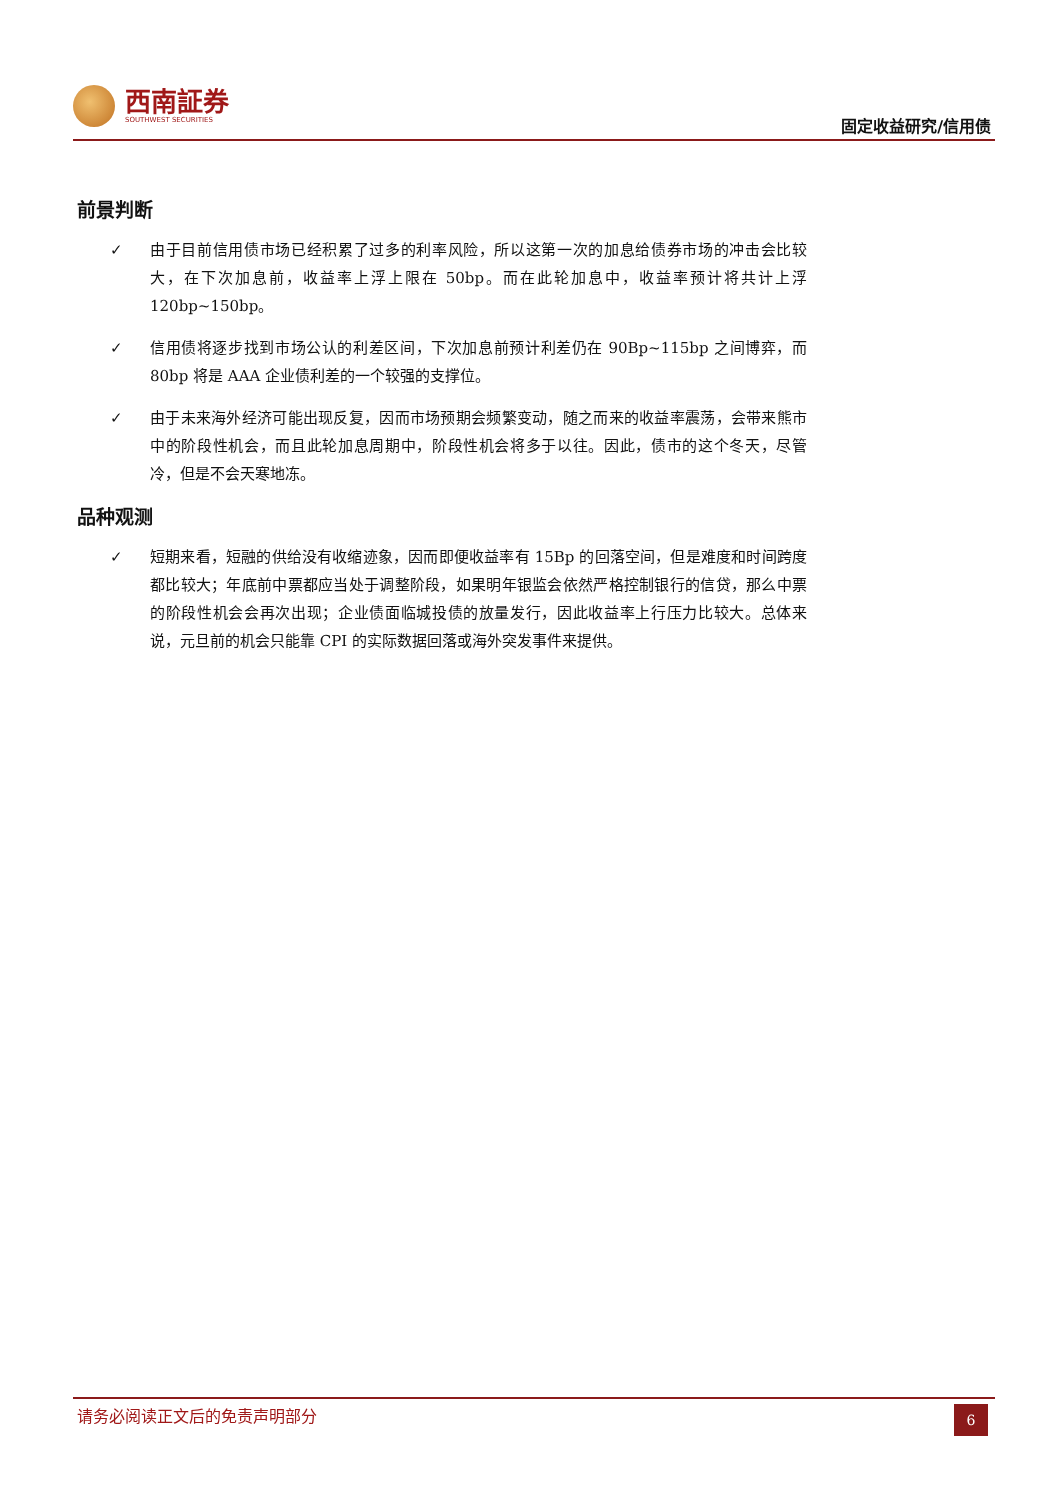西南証券
SOUTHWEST SECURITIES
固定收益研究/信用债
前景判断
✓ 由于目前信用债市场已经积累了过多的利率风险，所以这第一次的加息给债券市场的冲击会比较大，在下次加息前，收益率上浮上限在 50bp。而在此轮加息中，收益率预计将共计上浮 120bp~150bp。
✓ 信用债将逐步找到市场公认的利差区间，下次加息前预计利差仍在 90Bp~115bp 之间博弈，而 80bp 将是 AAA 企业债利差的一个较强的支撑位。
✓ 由于未来海外经济可能出现反复，因而市场预期会频繁变动，随之而来的收益率震荡，会带来熊市中的阶段性机会，而且此轮加息周期中，阶段性机会将多于以往。因此，债市的这个冬天，尽管冷，但是不会天寒地冻。
品种观测
✓ 短期来看，短融的供给没有收缩迹象，因而即便收益率有 15Bp 的回落空间，但是难度和时间跨度都比较大；年底前中票都应当处于调整阶段，如果明年银监会依然严格控制银行的信贷，那么中票的阶段性机会会再次出现；企业债面临城投债的放量发行，因此收益率上行压力比较大。总体来说，元旦前的机会只能靠 CPI 的实际数据回落或海外突发事件来提供。
请务必阅读正文后的免责声明部分
6